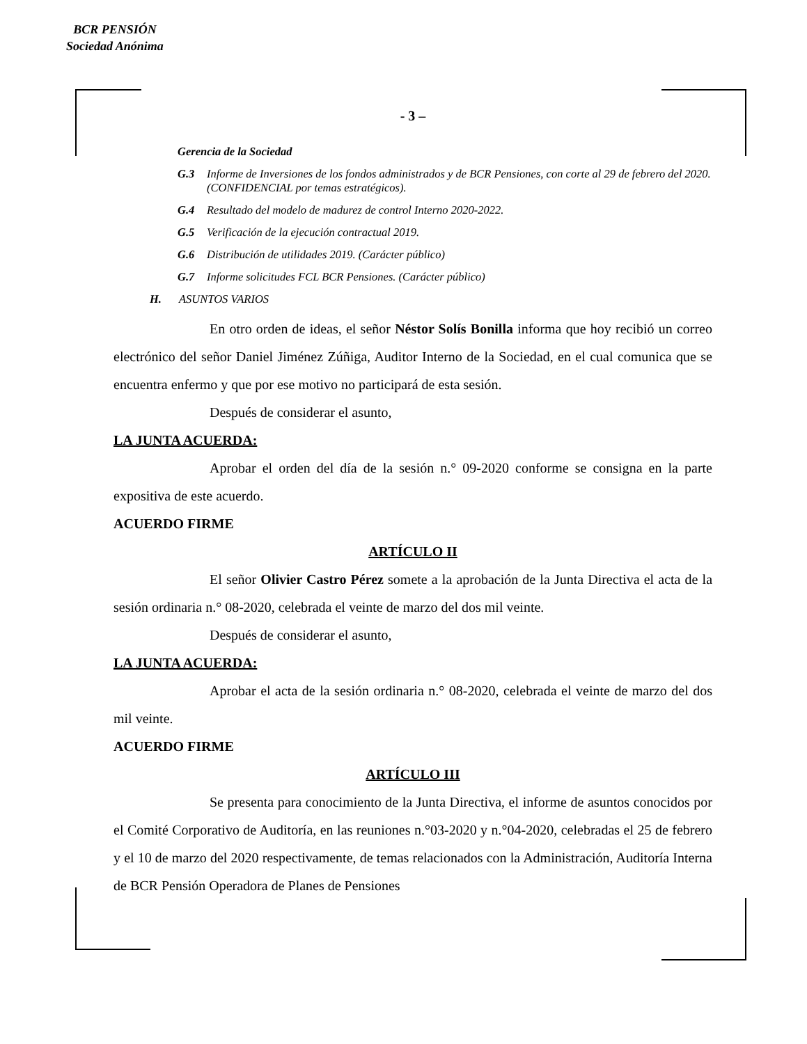BCR PENSIÓN
Sociedad Anónima
- 3 –
Gerencia de la Sociedad
G.3 Informe de Inversiones de los fondos administrados y de BCR Pensiones, con corte al 29 de febrero del 2020. (CONFIDENCIAL por temas estratégicos).
G.4 Resultado del modelo de madurez de control Interno 2020-2022.
G.5 Verificación de la ejecución contractual 2019.
G.6 Distribución de utilidades 2019. (Carácter público)
G.7 Informe solicitudes FCL BCR Pensiones. (Carácter público)
H. ASUNTOS VARIOS
En otro orden de ideas, el señor Néstor Solís Bonilla informa que hoy recibió un correo electrónico del señor Daniel Jiménez Zúñiga, Auditor Interno de la Sociedad, en el cual comunica que se encuentra enfermo y que por ese motivo no participará de esta sesión.
Después de considerar el asunto,
LA JUNTA ACUERDA:
Aprobar el orden del día de la sesión n.° 09-2020 conforme se consigna en la parte expositiva de este acuerdo.
ACUERDO FIRME
ARTÍCULO II
El señor Olivier Castro Pérez somete a la aprobación de la Junta Directiva el acta de la sesión ordinaria n.° 08-2020, celebrada el veinte de marzo del dos mil veinte.
Después de considerar el asunto,
LA JUNTA ACUERDA:
Aprobar el acta de la sesión ordinaria n.° 08-2020, celebrada el veinte de marzo del dos mil veinte.
ACUERDO FIRME
ARTÍCULO III
Se presenta para conocimiento de la Junta Directiva, el informe de asuntos conocidos por el Comité Corporativo de Auditoría, en las reuniones n.°03-2020 y n.°04-2020, celebradas el 25 de febrero y el 10 de marzo del 2020 respectivamente, de temas relacionados con la Administración, Auditoría Interna de BCR Pensión Operadora de Planes de Pensiones